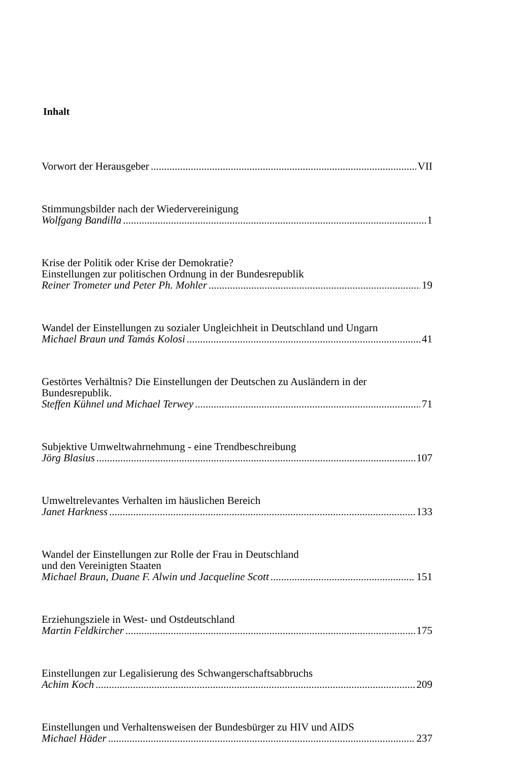Inhalt
Vorwort der Herausgeber VII
Stimmungsbilder nach der Wiedervereinigung
Wolfgang Bandilla 1
Krise der Politik oder Krise der Demokratie?
Einstellungen zur politischen Ordnung in der Bundesrepublik
Reiner Trometer und Peter Ph. Mohler 19
Wandel der Einstellungen zu sozialer Ungleichheit in Deutschland und Ungarn
Michael Braun und Tamás Kolosi 41
Gestörtes Verhältnis? Die Einstellungen der Deutschen zu Ausländern in der Bundesrepublik.
Steffen Kühnel und Michael Terwey 71
Subjektive Umweltwahrnehmung - eine Trendbeschreibung
Jörg Blasius 107
Umweltrelevantes Verhalten im häuslichen Bereich
Janet Harkness 133
Wandel der Einstellungen zur Rolle der Frau in Deutschland
und den Vereinigten Staaten
Michael Braun, Duane F. Alwin und Jacqueline Scott 151
Erziehungsziele in West- und Ostdeutschland
Martin Feldkircher 175
Einstellungen zur Legalisierung des Schwangerschaftsabbruchs
Achim Koch 209
Einstellungen und Verhaltensweisen der Bundesbürger zu HIV und AIDS
Michael Häder 237